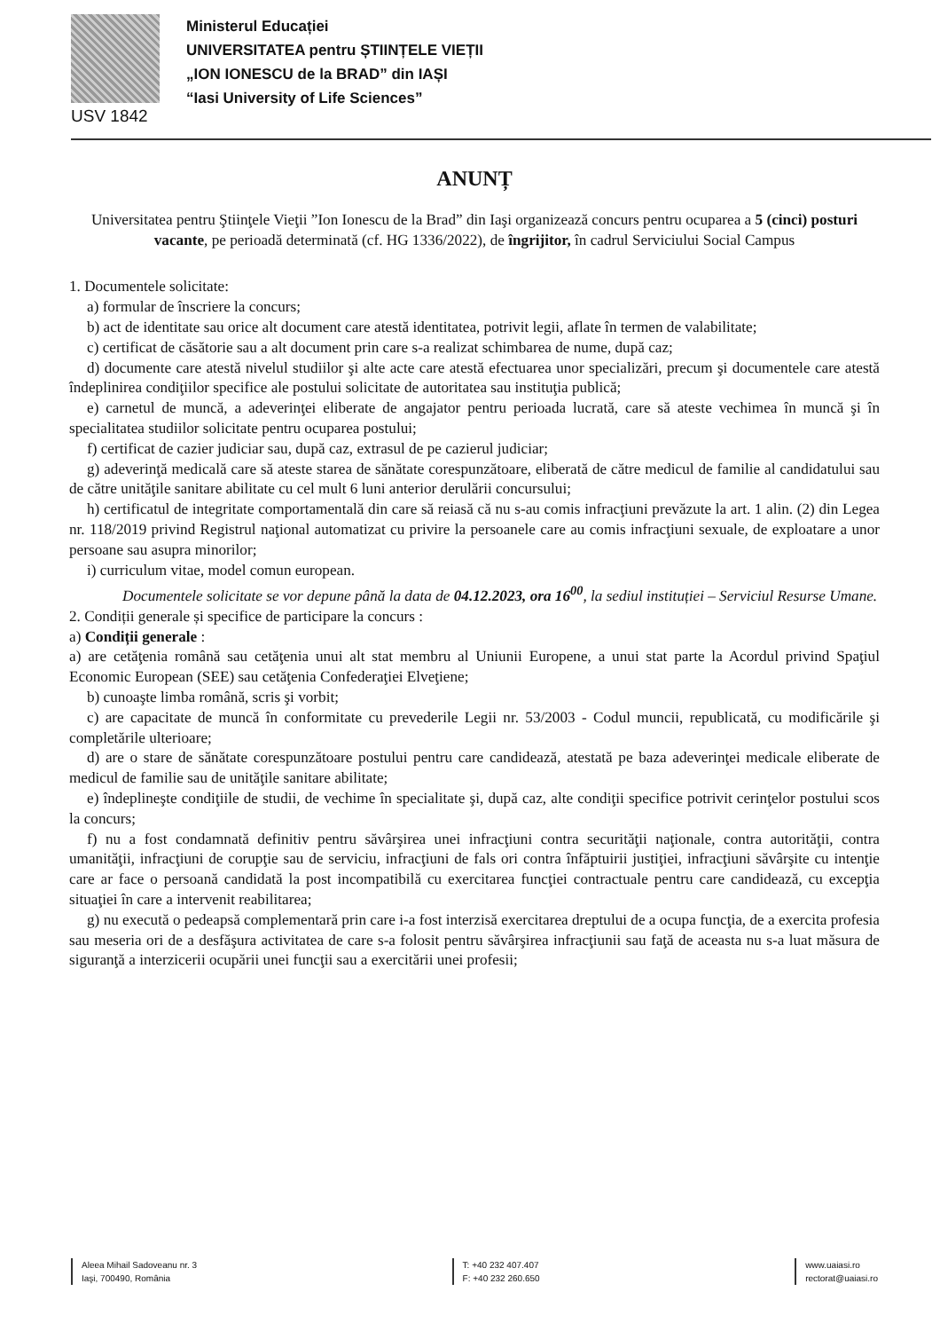USV 1842
Ministerul Educației
UNIVERSITATEA pentru ȘTIINȚELE VIEȚII
„ION IONESCU de la BRAD” din IAȘI
“Iasi University of Life Sciences”
ANUNȚ
Universitatea pentru Ştiinţele Vieţii ”Ion Ionescu de la Brad” din Iaşi organizează concurs pentru ocuparea a 5 (cinci) posturi vacante, pe perioadă determinată (cf. HG 1336/2022), de îngrijitor, în cadrul Serviciului Social Campus
1. Documentele solicitate:
a) formular de înscriere la concurs;
b) act de identitate sau orice alt document care atestă identitatea, potrivit legii, aflate în termen de valabilitate;
c) certificat de căsătorie sau a alt document prin care s-a realizat schimbarea de nume, după caz;
d) documente care atestă nivelul studiilor şi alte acte care atestă efectuarea unor specializări, precum şi documentele care atestă îndeplinirea condiţiilor specifice ale postului solicitate de autoritatea sau instituţia publică;
e) carnetul de muncă, a adeverinţei eliberate de angajator pentru perioada lucrată, care să ateste vechimea în muncă şi în specialitatea studiilor solicitate pentru ocuparea postului;
f) certificat de cazier judiciar sau, după caz, extrasul de pe cazierul judiciar;
g) adeverinţă medicală care să ateste starea de sănătate corespunzătoare, eliberată de către medicul de familie al candidatului sau de către unităţile sanitare abilitate cu cel mult 6 luni anterior derulării concursului;
h) certificatul de integritate comportamentală din care să reiasă că nu s-au comis infracţiuni prevăzute la art. 1 alin. (2) din Legea nr. 118/2019 privind Registrul naţional automatizat cu privire la persoanele care au comis infracţiuni sexuale, de exploatare a unor persoane sau asupra minorilor;
i) curriculum vitae, model comun european.
Documentele solicitate se vor depune până la data de 04.12.2023, ora 16<sup>00</sup>, la sediul instituției – Serviciul Resurse Umane.
2. Condiții generale și specifice de participare la concurs :
a) Condiții generale :
a) are cetăţenia română sau cetăţenia unui alt stat membru al Uniunii Europene, a unui stat parte la Acordul privind Spaţiul Economic European (SEE) sau cetăţenia Confederaţiei Elveţiene;
b) cunoaşte limba română, scris şi vorbit;
c) are capacitate de muncă în conformitate cu prevederile Legii nr. 53/2003 - Codul muncii, republicată, cu modificările şi completările ulterioare;
d) are o stare de sănătate corespunzătoare postului pentru care candidează, atestată pe baza adeverinţei medicale eliberate de medicul de familie sau de unităţile sanitare abilitate;
e) îndeplineşte condiţiile de studii, de vechime în specialitate şi, după caz, alte condiţii specifice potrivit cerinţelor postului scos la concurs;
f) nu a fost condamnată definitiv pentru săvârşirea unei infracţiuni contra securităţii naţionale, contra autorităţii, contra umanităţii, infracţiuni de corupţie sau de serviciu, infracţiuni de fals ori contra înfăptuirii justiţiei, infracţiuni săvârşite cu intenţie care ar face o persoană candidată la post incompatibilă cu exercitarea funcţiei contractuale pentru care candidează, cu excepţia situaţiei în care a intervenit reabilitarea;
g) nu execută o pedeapsă complementară prin care i-a fost interzisă exercitarea dreptului de a ocupa funcţia, de a exercita profesia sau meseria ori de a desfăşura activitatea de care s-a folosit pentru săvârşirea infracţiunii sau faţă de aceasta nu s-a luat măsura de siguranţă a interzicerii ocupării unei funcţii sau a exercitării unei profesii;
Aleea Mihail Sadoveanu nr. 3
Iaşi, 700490, România
T: +40 232 407.407
F: +40 232 260.650
www.uaiasi.ro
rectorat@uaiasi.ro